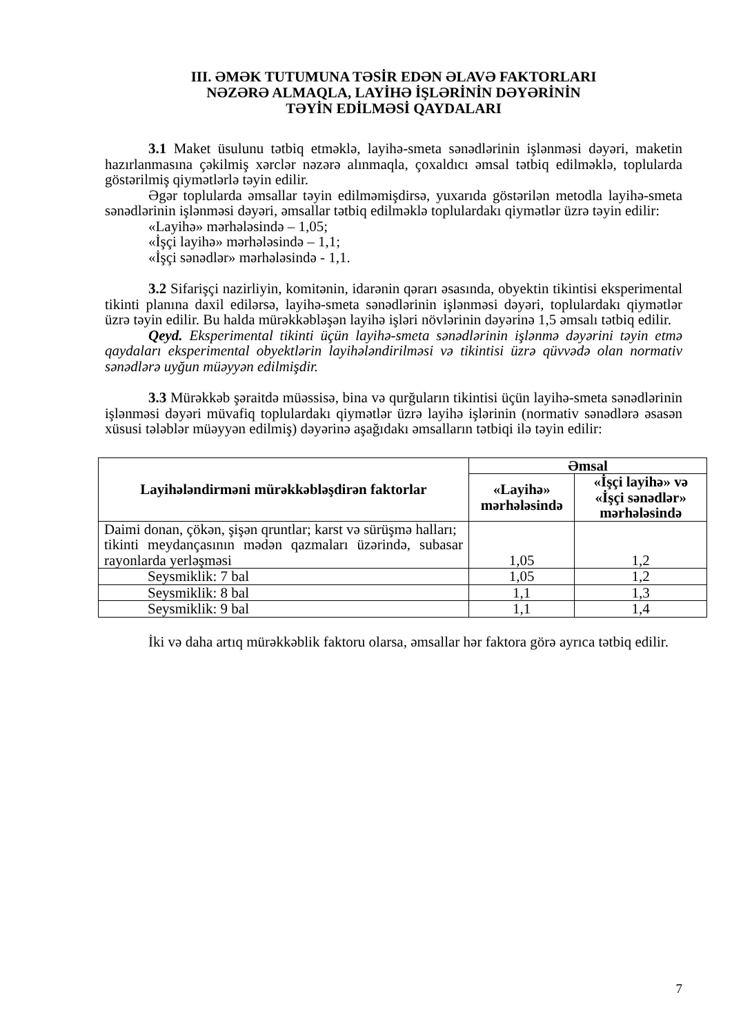III. ƏMƏK TUTUMUNA TƏSİR EDƏN ƏLAVƏ FAKTORLARI
NƏZƏRƏ ALMAQLA, LAYİHƏ İŞLƏRİNİN DƏYƏRİNİN
TƏYİN EDİLMƏSİ QAYDALARI
3.1 Maket üsulunu tətbiq etməklə, layihə-smeta sənədlərinin işlənməsi dəyəri, maketin hazırlanmasına çəkilmiş xərclər nəzərə alınmaqla, çoxaldıcı əmsal tətbiq edilməklə, toplularda göstərilmiş qiymətlərlə təyin edilir.
Əgər toplularda əmsallar təyin edilməmişdirsə, yuxarıda göstərilən metodla layihə-smeta sənədlərinin işlənməsi dəyəri, əmsallar tətbiq edilməklə toplulardakı qiymətlər üzrə təyin edilir:
«Layihə» mərhələsində – 1,05;
«İşçi layihə» mərhələsində – 1,1;
«İşçi sənədlər» mərhələsində - 1,1.
3.2 Sifarişçi nazirliyin, komitənin, idarənin qərarı əsasında, obyektin tikintisi eksperimental tikinti planına daxil edilərsə, layihə-smeta sənədlərinin işlənməsi dəyəri, toplulardakı qiymətlər üzrə təyin edilir. Bu halda mürəkkəbləşən layihə işləri növlərinin dəyərinə 1,5 əmsalı tətbiq edilir.
Qeyd. Eksperimental tikinti üçün layihə-smeta sənədlərinin işlənmə dəyərini təyin etmə qaydaları eksperimental obyektlərin layihələndirilməsi və tikintisi üzrə qüvvədə olan normativ sənədlərə uyğun müəyyən edilmişdir.
3.3 Mürəkkəb şəraitdə müəssisə, bina və qurğuların tikintisi üçün layihə-smeta sənədlərinin işlənməsi dəyəri müvafiq toplulardakı qiymətlər üzrə layihə işlərinin (normativ sənədlərə əsasən xüsusi tələblər müəyyən edilmiş) dəyərinə aşağıdakı əmsalların tətbiqi ilə təyin edilir:
| Layihələndirməni mürəkkəbləşdirən faktorlar | Əmsal | |
| --- | --- | --- |
| | «Layihə» mərhələsində | «İşçi layihə» və «İşçi sənədlər» mərhələsində |
| Daimi donan, çökən, şişən qruntlar; karst və sürüşmə halları; tikinti meydançasının mədən qazmaları üzərində, subasar rayonlarda yerləşməsi | 1,05 | 1,2 |
| Seysmiklik: 7 bal | 1,05 | 1,2 |
| Seysmiklik: 8 bal | 1,1 | 1,3 |
| Seysmiklik: 9 bal | 1,1 | 1,4 |
İki və daha artıq mürəkkəblik faktoru olarsa, əmsallar hər faktora görə ayrıca tətbiq edilir.
7